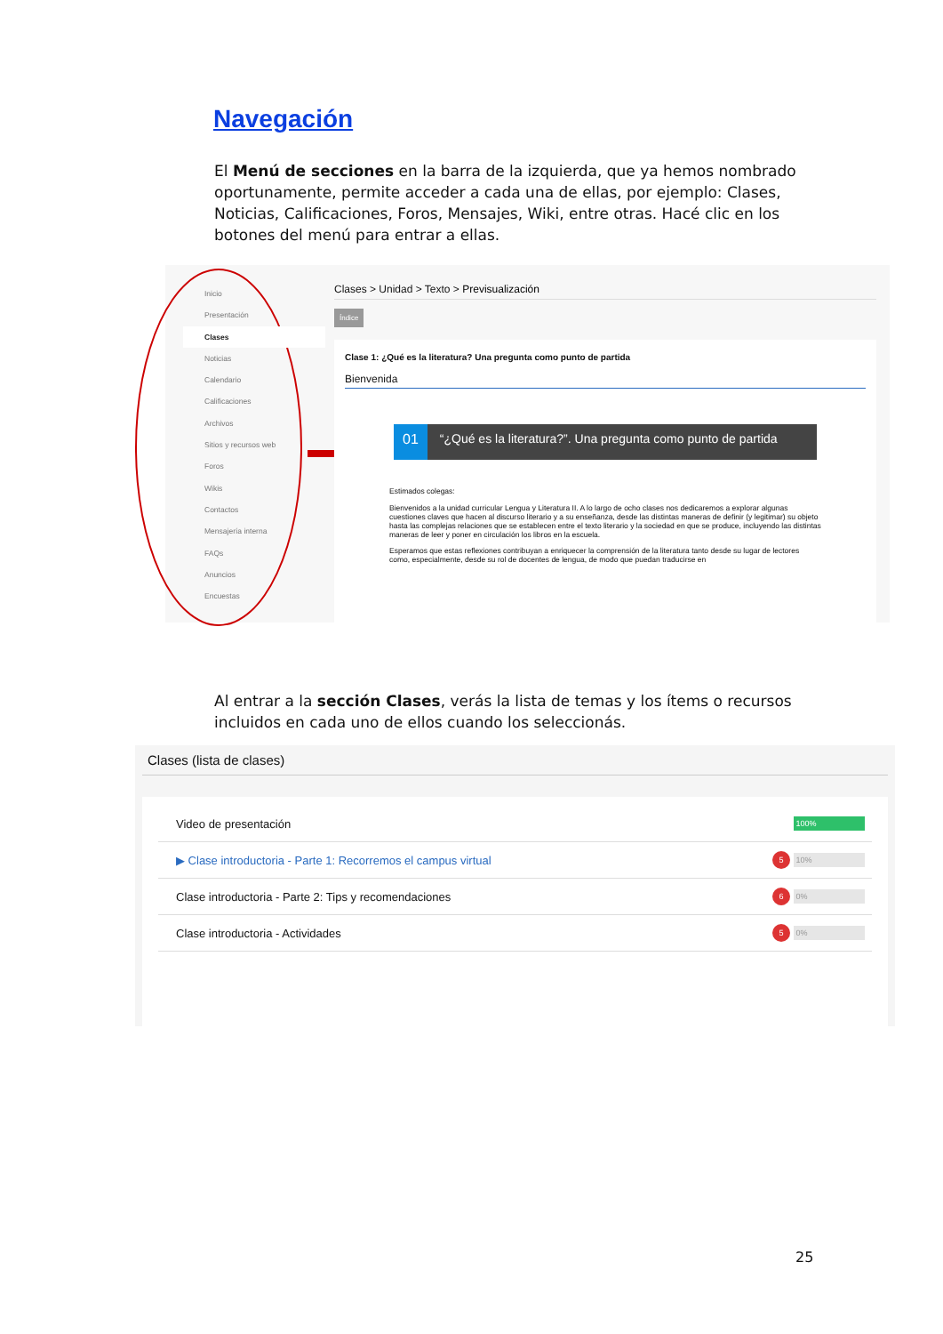Navegación
El Menú de secciones en la barra de la izquierda, que ya hemos nombrado oportunamente, permite acceder a cada una de ellas, por ejemplo: Clases, Noticias, Calificaciones, Foros, Mensajes, Wiki, entre otras. Hacé clic en los botones del menú para entrar a ellas.
Inicio
Presentación
Clases
Noticias
Calendario
Calificaciones
Archivos
Sitios y recursos web
Foros
Wikis
Contactos
Mensajería interna
FAQs
Anuncios
Encuestas
Clases > Unidad > Texto > Previsualización
Índice
Clase 1: ¿Qué es la literatura? Una pregunta como punto de partida
Bienvenida
01 “¿Qué es la literatura?”. Una pregunta como punto de partida
Estimados colegas:
Bienvenidos a la unidad curricular Lengua y Literatura II. A lo largo de ocho clases nos dedicaremos a explorar algunas cuestiones claves que hacen al discurso literario y a su enseñanza, desde las distintas maneras de definir (y legitimar) su objeto hasta las complejas relaciones que se establecen entre el texto literario y la sociedad en que se produce, incluyendo las distintas maneras de leer y poner en circulación los libros en la escuela.
Esperamos que estas reflexiones contribuyan a enriquecer la comprensión de la literatura tanto desde su lugar de lectores como, especialmente, desde su rol de docentes de lengua, de modo que puedan traducirse en
Al entrar a la sección Clases, verás la lista de temas y los ítems o recursos incluidos en cada uno de ellos cuando los seleccionás.
Clases (lista de clases)
Video de presentación 100%
▶ Clase introductoria - Parte 1: Recorremos el campus virtual 5 10%
Clase introductoria - Parte 2: Tips y recomendaciones 6 0%
Clase introductoria - Actividades 5 0%
25